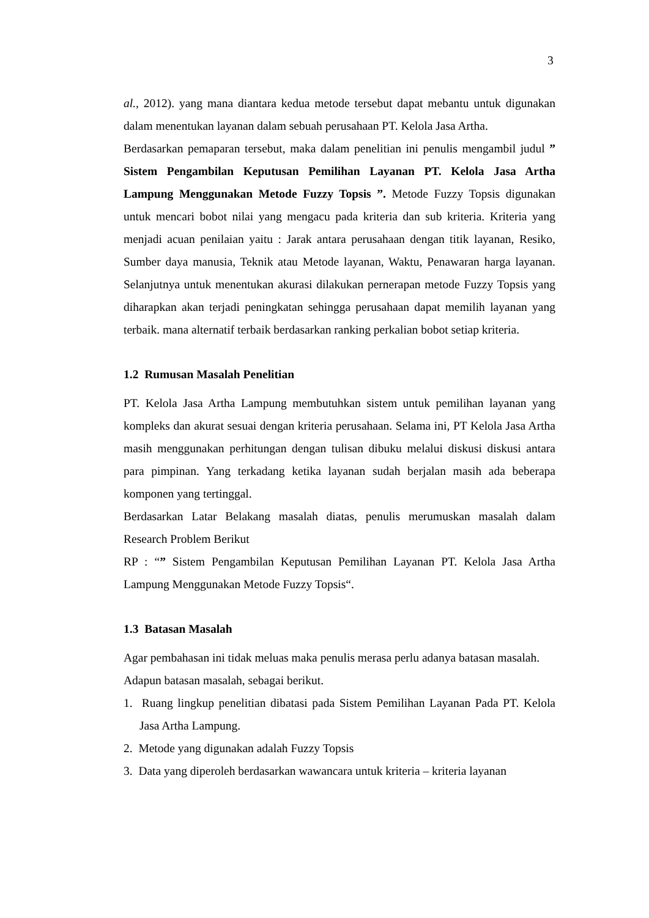3
al., 2012). yang mana diantara kedua metode tersebut dapat mebantu untuk digunakan dalam menentukan layanan dalam sebuah perusahaan PT. Kelola Jasa Artha.
Berdasarkan pemaparan tersebut, maka dalam penelitian ini penulis mengambil judul ” Sistem Pengambilan Keputusan Pemilihan Layanan PT. Kelola Jasa Artha Lampung Menggunakan Metode Fuzzy Topsis ”. Metode Fuzzy Topsis digunakan untuk mencari bobot nilai yang mengacu pada kriteria dan sub kriteria. Kriteria yang menjadi acuan penilaian yaitu : Jarak antara perusahaan dengan titik layanan, Resiko, Sumber daya manusia, Teknik atau Metode layanan, Waktu, Penawaran harga layanan. Selanjutnya untuk menentukan akurasi dilakukan pernerapan metode Fuzzy Topsis yang diharapkan akan terjadi peningkatan sehingga perusahaan dapat memilih layanan yang terbaik. mana alternatif terbaik berdasarkan ranking perkalian bobot setiap kriteria.
1.2 Rumusan Masalah Penelitian
PT. Kelola Jasa Artha Lampung membutuhkan sistem untuk pemilihan layanan yang kompleks dan akurat sesuai dengan kriteria perusahaan. Selama ini, PT Kelola Jasa Artha masih menggunakan perhitungan dengan tulisan dibuku melalui diskusi diskusi antara para pimpinan. Yang terkadang ketika layanan sudah berjalan masih ada beberapa komponen yang tertinggal.
Berdasarkan Latar Belakang masalah diatas, penulis merumuskan masalah dalam Research Problem Berikut
RP : “” Sistem Pengambilan Keputusan Pemilihan Layanan PT. Kelola Jasa Artha Lampung Menggunakan Metode Fuzzy Topsis“.
1.3 Batasan Masalah
Agar pembahasan ini tidak meluas maka penulis merasa perlu adanya batasan masalah. Adapun batasan masalah, sebagai berikut.
1. Ruang lingkup penelitian dibatasi pada Sistem Pemilihan Layanan Pada PT. Kelola Jasa Artha Lampung.
2. Metode yang digunakan adalah Fuzzy Topsis
3. Data yang diperoleh berdasarkan wawancara untuk kriteria – kriteria layanan